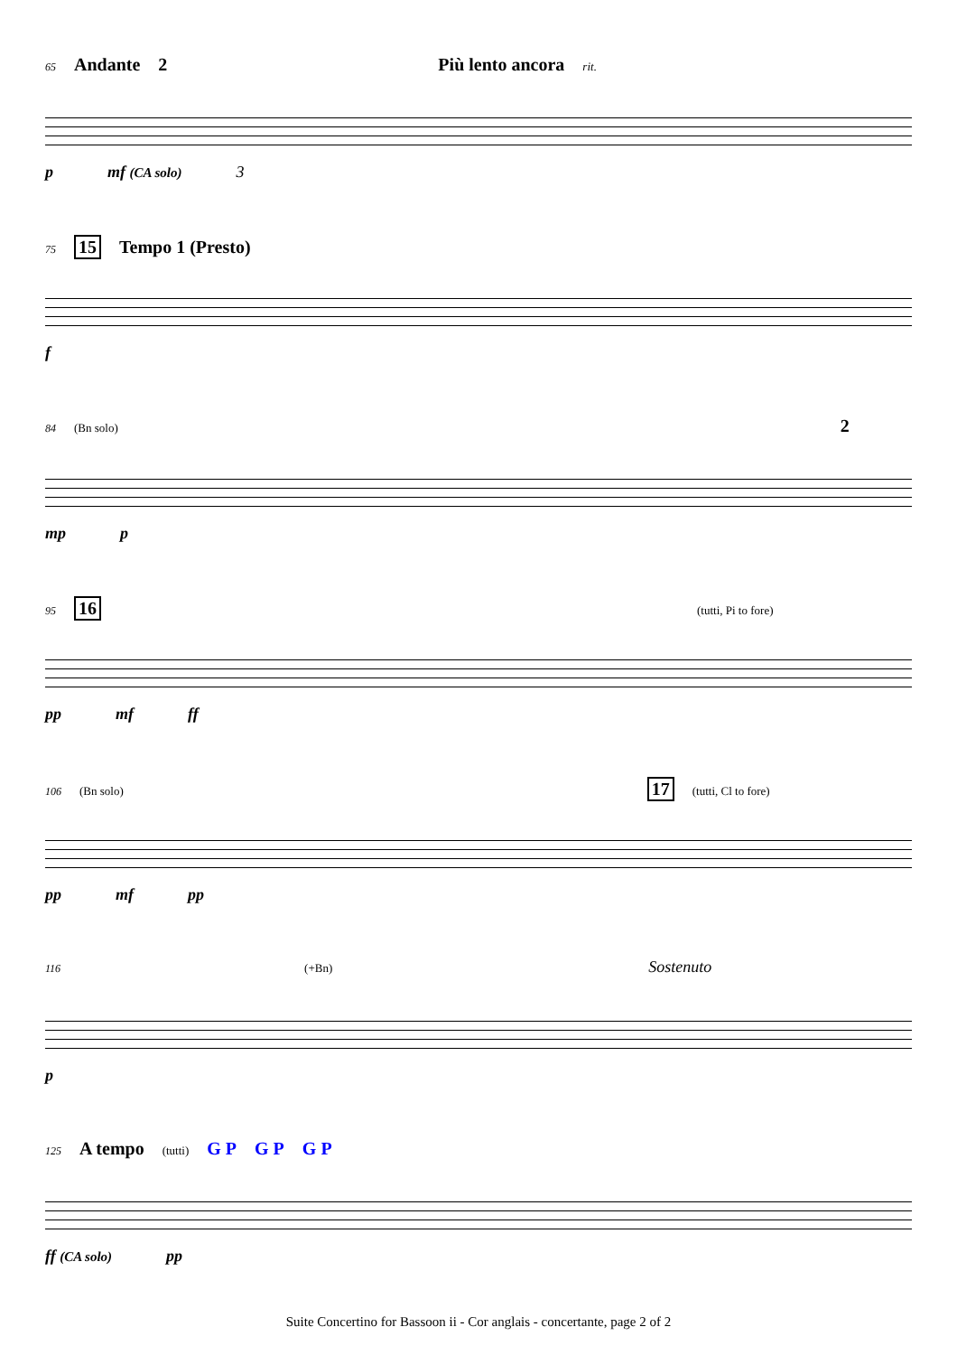65 Andante 2 Più lento ancora rit.
p mf (CA solo) 3
75 15 Tempo 1 (Presto)
f
84 (Bn solo) 2
mp p
95 16 (tutti, Pi to fore)
pp mf ff
106 (Bn solo) 17 (tutti, Cl to fore)
pp mf pp
116 (+Bn) Sostenuto
p
125 A tempo (tutti) G P G P G P
ff (CA solo) pp
Suite Concertino for Bassoon ii - Cor anglais - concertante, page 2 of 2